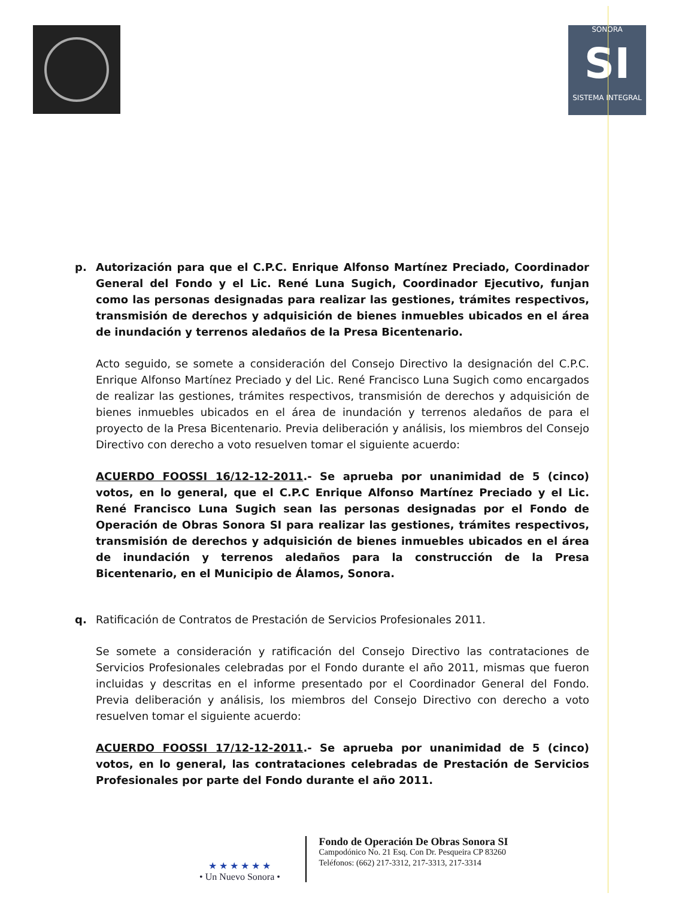SONORA
SI
SISTEMA INTEGRAL
p. Autorización para que el C.P.C. Enrique Alfonso Martínez Preciado, Coordinador General del Fondo y el Lic. René Luna Sugich, Coordinador Ejecutivo, funjan como las personas designadas para realizar las gestiones, trámites respectivos, transmisión de derechos y adquisición de bienes inmuebles ubicados en el área de inundación y terrenos aledaños de la Presa Bicentenario.
Acto seguido, se somete a consideración del Consejo Directivo la designación del C.P.C. Enrique Alfonso Martínez Preciado y del Lic. René Francisco Luna Sugich como encargados de realizar las gestiones, trámites respectivos, transmisión de derechos y adquisición de bienes inmuebles ubicados en el área de inundación y terrenos aledaños de para el proyecto de la Presa Bicentenario. Previa deliberación y análisis, los miembros del Consejo Directivo con derecho a voto resuelven tomar el siguiente acuerdo:
ACUERDO FOOSSI 16/12-12-2011.- Se aprueba por unanimidad de 5 (cinco) votos, en lo general, que el C.P.C Enrique Alfonso Martínez Preciado y el Lic. René Francisco Luna Sugich sean las personas designadas por el Fondo de Operación de Obras Sonora SI para realizar las gestiones, trámites respectivos, transmisión de derechos y adquisición de bienes inmuebles ubicados en el área de inundación y terrenos aledaños para la construcción de la Presa Bicentenario, en el Municipio de Álamos, Sonora.
q. Ratificación de Contratos de Prestación de Servicios Profesionales 2011.
Se somete a consideración y ratificación del Consejo Directivo las contrataciones de Servicios Profesionales celebradas por el Fondo durante el año 2011, mismas que fueron incluidas y descritas en el informe presentado por el Coordinador General del Fondo. Previa deliberación y análisis, los miembros del Consejo Directivo con derecho a voto resuelven tomar el siguiente acuerdo:
ACUERDO FOOSSI 17/12-12-2011.- Se aprueba por unanimidad de 5 (cinco) votos, en lo general, las contrataciones celebradas de Prestación de Servicios Profesionales por parte del Fondo durante el año 2011.
★ ★ ★ ★ ★ ★
• Un Nuevo Sonora •
Fondo de Operación De Obras Sonora SI
Campodónico No. 21 Esq. Con Dr. Pesqueira CP 83260
Teléfonos: (662) 217-3312, 217-3313, 217-3314